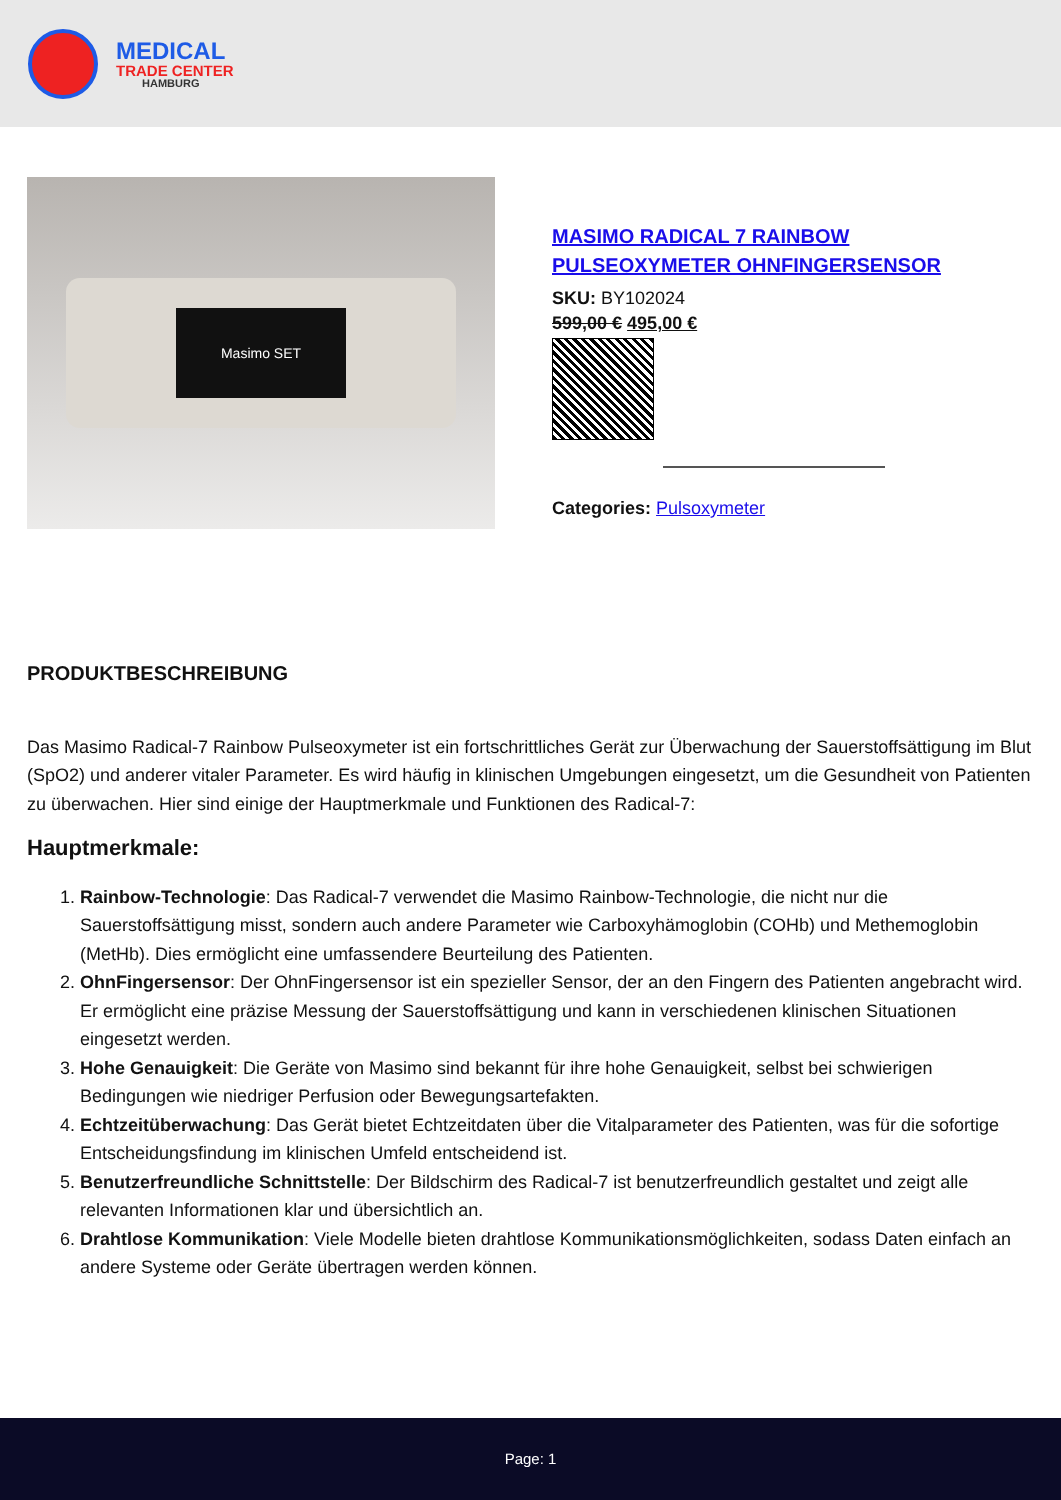MEDICAL
TRADE CENTER
HAMBURG
Masimo SET
MASIMO RADICAL 7 RAINBOW
PULSEOXYMETER OHNFINGERSENSOR
SKU: BY102024
599,00 € 495,00 €
Categories: Pulsoxymeter
PRODUKTBESCHREIBUNG
Das Masimo Radical-7 Rainbow Pulseoxymeter ist ein fortschrittliches Gerät zur Überwachung der Sauerstoffsättigung im Blut (SpO2) und anderer vitaler Parameter. Es wird häufig in klinischen Umgebungen eingesetzt, um die Gesundheit von Patienten zu überwachen. Hier sind einige der Hauptmerkmale und Funktionen des Radical-7:
Hauptmerkmale:
1. Rainbow-Technologie: Das Radical-7 verwendet die Masimo Rainbow-Technologie, die nicht nur die Sauerstoffsättigung misst, sondern auch andere Parameter wie Carboxyhämoglobin (COHb) und Methemoglobin (MetHb). Dies ermöglicht eine umfassendere Beurteilung des Patienten.
2. OhnFingersensor: Der OhnFingersensor ist ein spezieller Sensor, der an den Fingern des Patienten angebracht wird. Er ermöglicht eine präzise Messung der Sauerstoffsättigung und kann in verschiedenen klinischen Situationen eingesetzt werden.
3. Hohe Genauigkeit: Die Geräte von Masimo sind bekannt für ihre hohe Genauigkeit, selbst bei schwierigen Bedingungen wie niedriger Perfusion oder Bewegungsartefakten.
4. Echtzeitüberwachung: Das Gerät bietet Echtzeitdaten über die Vitalparameter des Patienten, was für die sofortige Entscheidungsfindung im klinischen Umfeld entscheidend ist.
5. Benutzerfreundliche Schnittstelle: Der Bildschirm des Radical-7 ist benutzerfreundlich gestaltet und zeigt alle relevanten Informationen klar und übersichtlich an.
6. Drahtlose Kommunikation: Viele Modelle bieten drahtlose Kommunikationsmöglichkeiten, sodass Daten einfach an andere Systeme oder Geräte übertragen werden können.
Page: 1